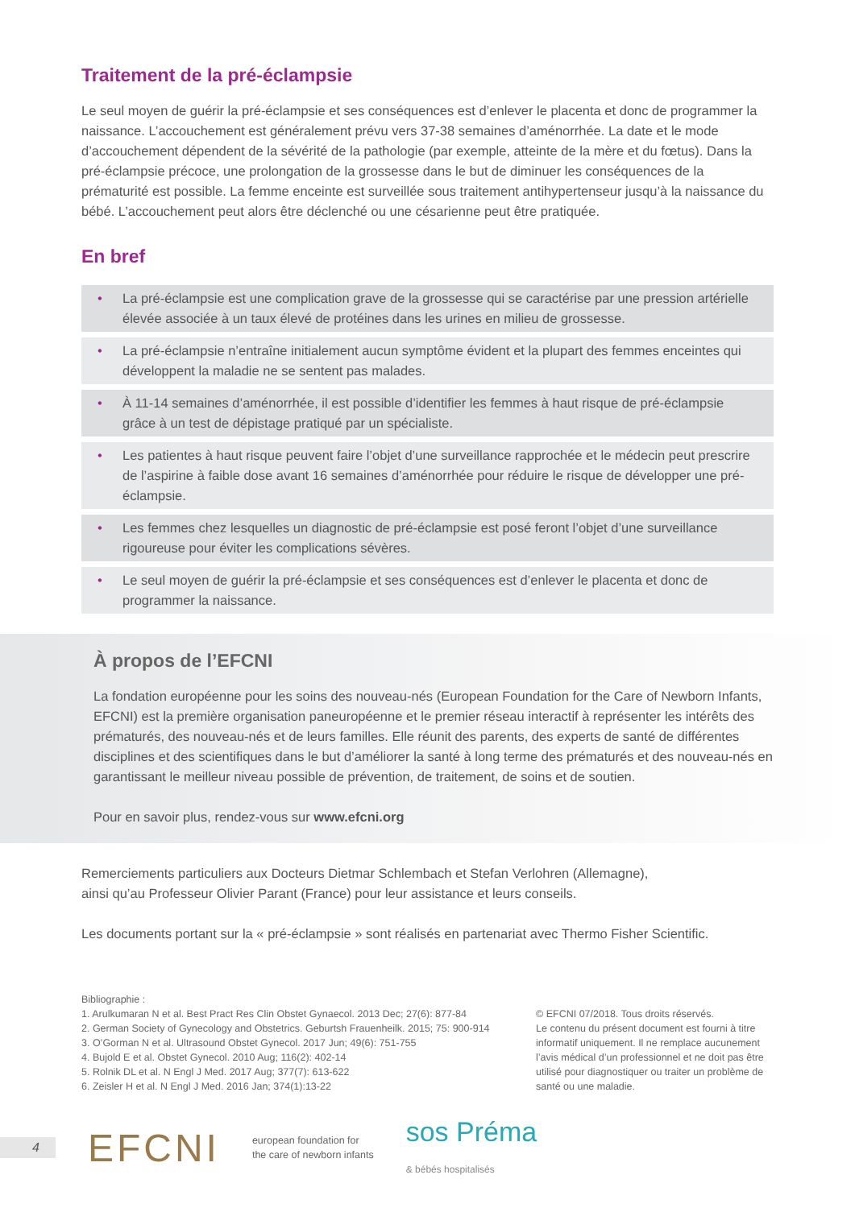Traitement de la pré-éclampsie
Le seul moyen de guérir la pré-éclampsie et ses conséquences est d’enlever le placenta et donc de programmer la naissance. L’accouchement est généralement prévu vers 37-38 semaines d’aménorrhée. La date et le mode d’accouchement dépendent de la sévérité de la pathologie (par exemple, atteinte de la mère et du fœtus). Dans la pré-éclampsie précoce, une prolongation de la grossesse dans le but de diminuer les conséquences de la prématurité est possible. La femme enceinte est surveillée sous traitement antihypertenseur jusqu’à la naissance du bébé. L’accouchement peut alors être déclenché ou une césarienne peut être pratiquée.
En bref
• La pré-éclampsie est une complication grave de la grossesse qui se caractérise par une pression artérielle élevée associée à un taux élevé de protéines dans les urines en milieu de grossesse.
• La pré-éclampsie n’entraîne initialement aucun symptôme évident et la plupart des femmes enceintes qui développent la maladie ne se sentent pas malades.
• À 11-14 semaines d’aménorrhée, il est possible d’identifier les femmes à haut risque de pré-éclampsie grâce à un test de dépistage pratiqué par un spécialiste.
• Les patientes à haut risque peuvent faire l’objet d’une surveillance rapprochée et le médecin peut prescrire de l’aspirine à faible dose avant 16 semaines d’aménorrhée pour réduire le risque de développer une pré-éclampsie.
• Les femmes chez lesquelles un diagnostic de pré-éclampsie est posé feront l’objet d’une surveillance rigoureuse pour éviter les complications sévères.
• Le seul moyen de guérir la pré-éclampsie et ses conséquences est d’enlever le placenta et donc de programmer la naissance.
À propos de l’EFCNI
La fondation européenne pour les soins des nouveau-nés (European Foundation for the Care of Newborn Infants, EFCNI) est la première organisation paneuropéenne et le premier réseau interactif à représenter les intérêts des prématurés, des nouveau-nés et de leurs familles. Elle réunit des parents, des experts de santé de différentes disciplines et des scientifiques dans le but d’améliorer la santé à long terme des prématurés et des nouveau-nés en garantissant le meilleur niveau possible de prévention, de traitement, de soins et de soutien.
Pour en savoir plus, rendez-vous sur www.efcni.org
Remerciements particuliers aux Docteurs Dietmar Schlembach et Stefan Verlohren (Allemagne),
ainsi qu’au Professeur Olivier Parant (France) pour leur assistance et leurs conseils.
Les documents portant sur la « pré-éclampsie » sont réalisés en partenariat avec Thermo Fisher Scientific.
Bibliographie :
1. Arulkumaran N et al. Best Pract Res Clin Obstet Gynaecol. 2013 Dec; 27(6): 877-84
2. German Society of Gynecology and Obstetrics. Geburtsh Frauenheilk. 2015; 75: 900-914
3. O’Gorman N et al. Ultrasound Obstet Gynecol. 2017 Jun; 49(6): 751-755
4. Bujold E et al. Obstet Gynecol. 2010 Aug; 116(2): 402-14
5. Rolnik DL et al. N Engl J Med. 2017 Aug; 377(7): 613-622
6. Zeisler H et al. N Engl J Med. 2016 Jan; 374(1):13-22
© EFCNI 07/2018. Tous droits réservés.
Le contenu du présent document est fourni à titre informatif uniquement. Il ne remplace aucunement l’avis médical d’un professionnel et ne doit pas être utilisé pour diagnostiquer ou traiter un problème de santé ou une maladie.
4 EFCNI european foundation for
the care of newborn infants sos Préma
& bébés hospitalisés